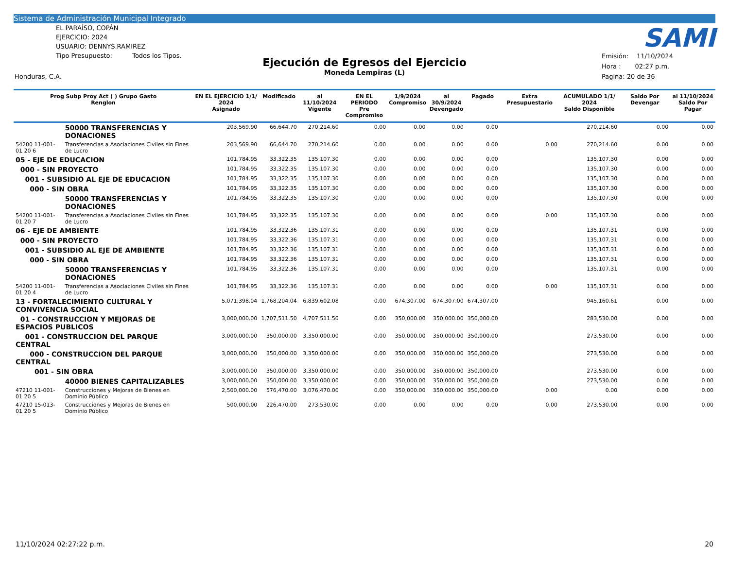Sistema de Administración Municipal Integrado
EL PARAÍSO, COPÁN
EJERCICIO: 2024
USUARIO: DENNYS.RAMIREZ
Tipo Presupuesto: Todos los Tipos.
Ejecución de Egresos del Ejercicio
Moneda Lempiras (L)
SAMI
Emisión: 11/10/2024
Hora : 02:27 p.m.
Pagina: 20 de 36
Honduras, C.A.
| Prog Subp Proy Act ( ) Grupo Gasto Renglon | | EN EL EJERCICIO 1/1/ 2024 Asignado | Modificado | al 11/10/2024 Vigente | EN EL PERIODO Pre Compromiso | 1/9/2024 Compromiso | al 30/9/2024 Devengado | Pagado | Extra Presupuestario | ACUMULADO 1/1/ 2024 Saldo Disponible | Saldo Por Devengar | al 11/10/2024 Saldo Por Pagar |
| --- | --- | --- | --- | --- | --- | --- | --- | --- | --- | --- | --- | --- |
| | 50000 TRANSFERENCIAS Y DONACIONES | 203,569.90 | 66,644.70 | 270,214.60 | 0.00 | 0.00 | 0.00 | 0.00 | | 270,214.60 | 0.00 | 0.00 |
| 54200 11-001-01 20 6 | Transferencias a Asociaciones Civiles sin Fines de Lucro | 203,569.90 | 66,644.70 | 270,214.60 | 0.00 | 0.00 | 0.00 | 0.00 | 0.00 | 270,214.60 | 0.00 | 0.00 |
| 05 - EJE DE EDUCACION | | 101,784.95 | 33,322.35 | 135,107.30 | 0.00 | 0.00 | 0.00 | 0.00 | | 135,107.30 | 0.00 | 0.00 |
| 000 - SIN PROYECTO | | 101,784.95 | 33,322.35 | 135,107.30 | 0.00 | 0.00 | 0.00 | 0.00 | | 135,107.30 | 0.00 | 0.00 |
| 001 - SUBSIDIO AL EJE DE EDUCACION | | 101,784.95 | 33,322.35 | 135,107.30 | 0.00 | 0.00 | 0.00 | 0.00 | | 135,107.30 | 0.00 | 0.00 |
| 000 - SIN OBRA | | 101,784.95 | 33,322.35 | 135,107.30 | 0.00 | 0.00 | 0.00 | 0.00 | | 135,107.30 | 0.00 | 0.00 |
| | 50000 TRANSFERENCIAS Y DONACIONES | 101,784.95 | 33,322.35 | 135,107.30 | 0.00 | 0.00 | 0.00 | 0.00 | | 135,107.30 | 0.00 | 0.00 |
| 54200 11-001-01 20 7 | Transferencias a Asociaciones Civiles sin Fines de Lucro | 101,784.95 | 33,322.35 | 135,107.30 | 0.00 | 0.00 | 0.00 | 0.00 | 0.00 | 135,107.30 | 0.00 | 0.00 |
| 06 - EJE DE AMBIENTE | | 101,784.95 | 33,322.36 | 135,107.31 | 0.00 | 0.00 | 0.00 | 0.00 | | 135,107.31 | 0.00 | 0.00 |
| 000 - SIN PROYECTO | | 101,784.95 | 33,322.36 | 135,107.31 | 0.00 | 0.00 | 0.00 | 0.00 | | 135,107.31 | 0.00 | 0.00 |
| 001 - SUBSIDIO AL EJE DE AMBIENTE | | 101,784.95 | 33,322.36 | 135,107.31 | 0.00 | 0.00 | 0.00 | 0.00 | | 135,107.31 | 0.00 | 0.00 |
| 000 - SIN OBRA | | 101,784.95 | 33,322.36 | 135,107.31 | 0.00 | 0.00 | 0.00 | 0.00 | | 135,107.31 | 0.00 | 0.00 |
| | 50000 TRANSFERENCIAS Y DONACIONES | 101,784.95 | 33,322.36 | 135,107.31 | 0.00 | 0.00 | 0.00 | 0.00 | | 135,107.31 | 0.00 | 0.00 |
| 54200 11-001-01 20 4 | Transferencias a Asociaciones Civiles sin Fines de Lucro | 101,784.95 | 33,322.36 | 135,107.31 | 0.00 | 0.00 | 0.00 | 0.00 | 0.00 | 135,107.31 | 0.00 | 0.00 |
| 13 - FORTALECIMIENTO CULTURAL Y CONVIVENCIA SOCIAL | | 5,071,398.04 | 1,768,204.04 | 6,839,602.08 | 0.00 | 674,307.00 | 674,307.00 | 674,307.00 | | 945,160.61 | 0.00 | 0.00 |
| 01 - CONSTRUCCION Y MEJORAS DE ESPACIOS PUBLICOS | | 3,000,000.00 | 1,707,511.50 | 4,707,511.50 | 0.00 | 350,000.00 | 350,000.00 | 350,000.00 | | 283,530.00 | 0.00 | 0.00 |
| 001 - CONSTRUCCION DEL PARQUE CENTRAL | | 3,000,000.00 | 350,000.00 | 3,350,000.00 | 0.00 | 350,000.00 | 350,000.00 | 350,000.00 | | 273,530.00 | 0.00 | 0.00 |
| 000 - CONSTRUCCION DEL PARQUE CENTRAL | | 3,000,000.00 | 350,000.00 | 3,350,000.00 | 0.00 | 350,000.00 | 350,000.00 | 350,000.00 | | 273,530.00 | 0.00 | 0.00 |
| 001 - SIN OBRA | | 3,000,000.00 | 350,000.00 | 3,350,000.00 | 0.00 | 350,000.00 | 350,000.00 | 350,000.00 | | 273,530.00 | 0.00 | 0.00 |
| | 40000 BIENES CAPITALIZABLES | 3,000,000.00 | 350,000.00 | 3,350,000.00 | 0.00 | 350,000.00 | 350,000.00 | 350,000.00 | | 273,530.00 | 0.00 | 0.00 |
| 47210 11-001-01 20 5 | Construcciones y Mejoras de Bienes en Dominio Público | 2,500,000.00 | 576,470.00 | 3,076,470.00 | 0.00 | 350,000.00 | 350,000.00 | 350,000.00 | 0.00 | 0.00 | 0.00 | 0.00 |
| 47210 15-013-01 20 5 | Construcciones y Mejoras de Bienes en Dominio Público | 500,000.00 | 226,470.00 | 273,530.00 | 0.00 | 0.00 | 0.00 | 0.00 | 0.00 | 273,530.00 | 0.00 | 0.00 |
11/10/2024 02:27:22 p.m. 20